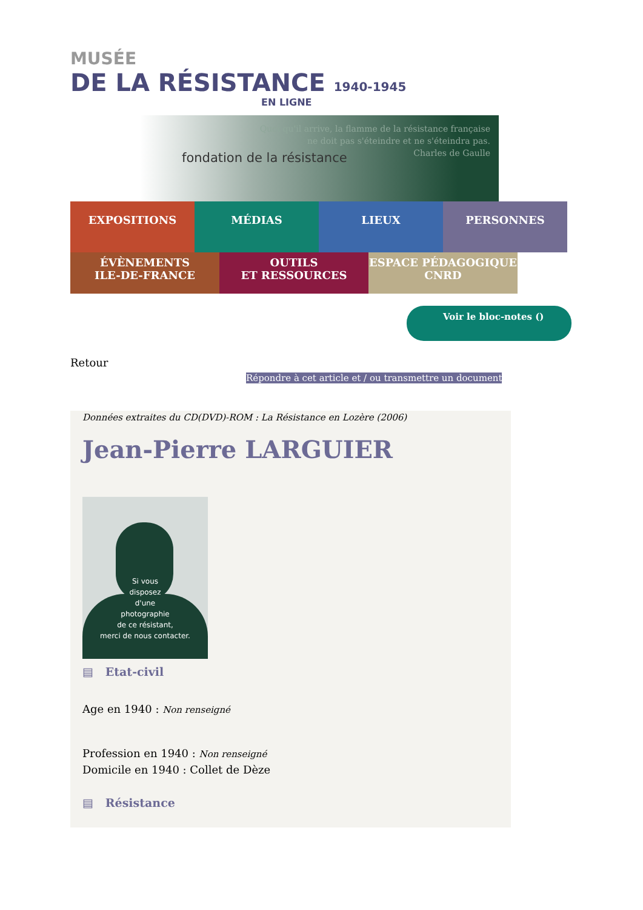MUSÉE
DE LA RÉSISTANCE 1940-1945
EN LIGNE
fondation de la résistance
Quoi qu'il arrive, la flamme de la résistance française
ne doit pas s'éteindre et ne s'éteindra pas.
Charles de Gaulle
EXPOSITIONS MÉDIAS LIEUX PERSONNES
ÉVÈNEMENTS
ILE-DE-FRANCE
OUTILS
ET RESSOURCES
ESPACE PÉDAGOGIQUE
CNRD
Voir le bloc-notes ()
Retour
Répondre à cet article et / ou transmettre un document
Données extraites du CD(DVD)-ROM : La Résistance en Lozère (2006)
Jean-Pierre LARGUIER
Si vous
disposez
d'une
photographie
de ce résistant,
merci de nous contacter.
▤ Etat-civil
Age en 1940 : Non renseigné
Profession en 1940 : Non renseigné
Domicile en 1940 : Collet de Dèze
▤ Résistance